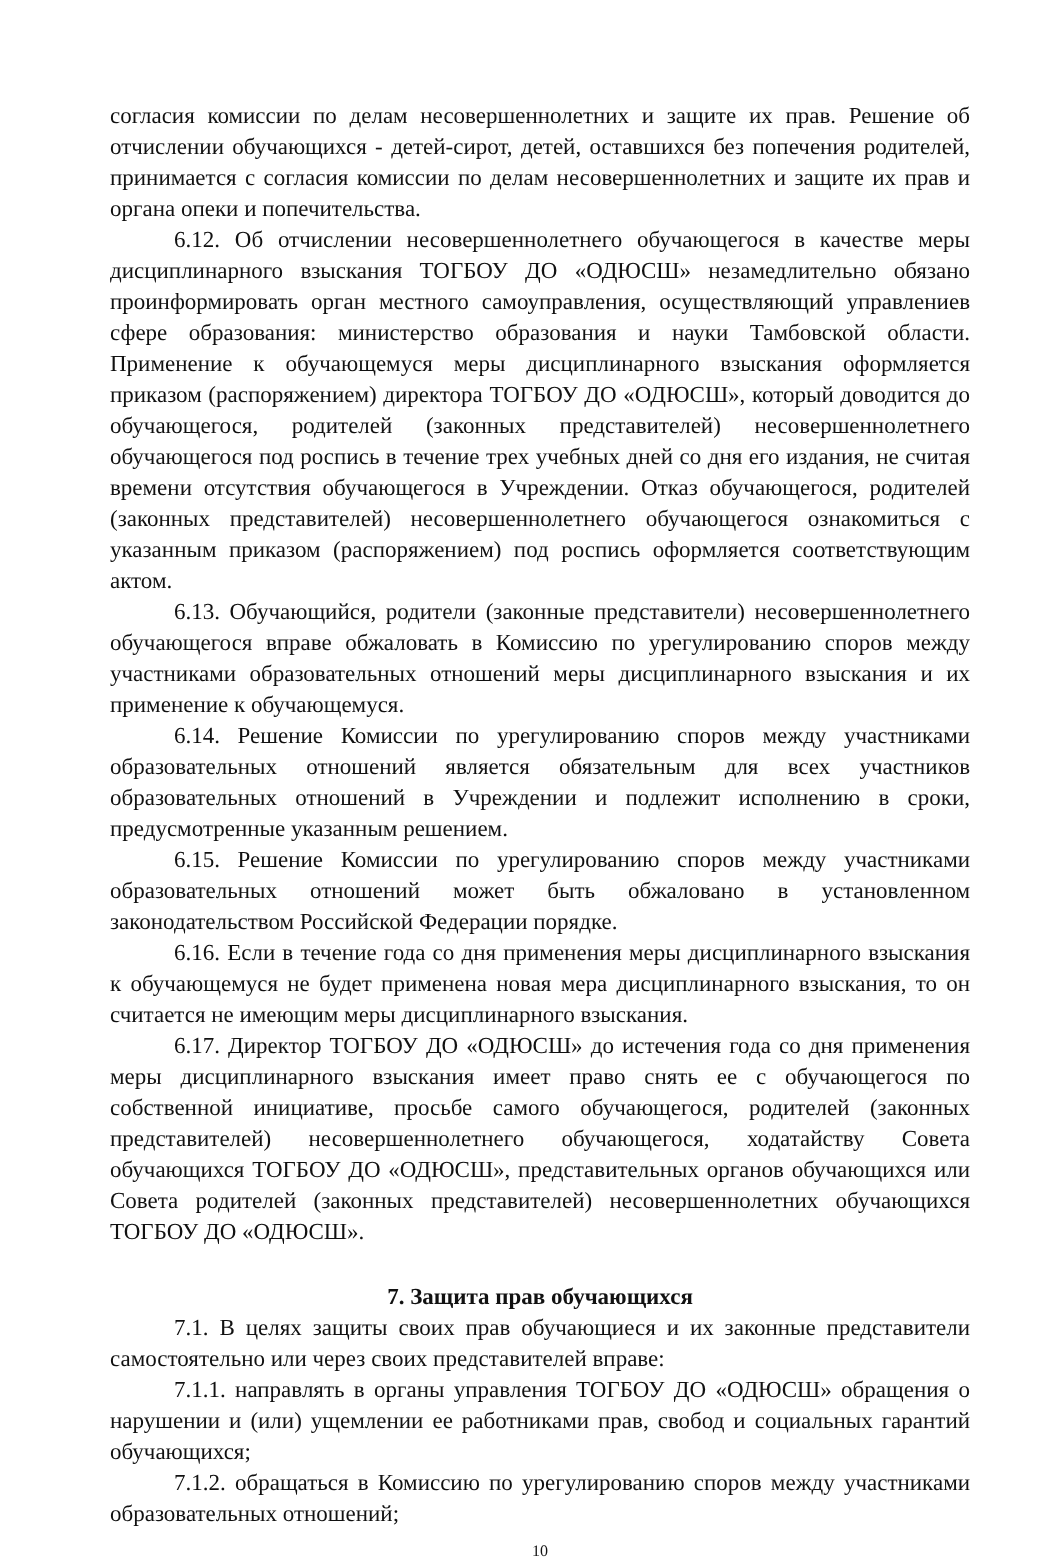согласия комиссии по делам несовершеннолетних и защите их прав. Решение об отчислении обучающихся - детей-сирот, детей, оставшихся без попечения родителей, принимается с согласия комиссии по делам несовершеннолетних и защите их прав и органа опеки и попечительства.
6.12. Об отчислении несовершеннолетнего обучающегося в качестве меры дисциплинарного взыскания ТОГБОУ ДО «ОДЮСШ» незамедлительно обязано проинформировать орган местного самоуправления, осуществляющий управлениев сфере образования: министерство образования и науки Тамбовской области. Применение к обучающемуся меры дисциплинарного взыскания оформляется приказом (распоряжением) директора ТОГБОУ ДО «ОДЮСШ», который доводится до обучающегося, родителей (законных представителей) несовершеннолетнего обучающегося под роспись в течение трех учебных дней со дня его издания, не считая времени отсутствия обучающегося в Учреждении. Отказ обучающегося, родителей (законных представителей) несовершеннолетнего обучающегося ознакомиться с указанным приказом (распоряжением) под роспись оформляется соответствующим актом.
6.13. Обучающийся, родители (законные представители) несовершеннолетнего обучающегося вправе обжаловать в Комиссию по урегулированию споров между участниками образовательных отношений меры дисциплинарного взыскания и их применение к обучающемуся.
6.14. Решение Комиссии по урегулированию споров между участниками образовательных отношений является обязательным для всех участников образовательных отношений в Учреждении и подлежит исполнению в сроки, предусмотренные указанным решением.
6.15. Решение Комиссии по урегулированию споров между участниками образовательных отношений может быть обжаловано в установленном законодательством Российской Федерации порядке.
6.16. Если в течение года со дня применения меры дисциплинарного взыскания к обучающемуся не будет применена новая мера дисциплинарного взыскания, то он считается не имеющим меры дисциплинарного взыскания.
6.17. Директор ТОГБОУ ДО «ОДЮСШ» до истечения года со дня применения меры дисциплинарного взыскания имеет право снять ее с обучающегося по собственной инициативе, просьбе самого обучающегося, родителей (законных представителей) несовершеннолетнего обучающегося, ходатайству Совета обучающихся ТОГБОУ ДО «ОДЮСШ», представительных органов обучающихся или Совета родителей (законных представителей) несовершеннолетних обучающихся ТОГБОУ ДО «ОДЮСШ».
7. Защита прав обучающихся
7.1. В целях защиты своих прав обучающиеся и их законные представители самостоятельно или через своих представителей вправе:
7.1.1. направлять в органы управления ТОГБОУ ДО «ОДЮСШ» обращения о нарушении и (или) ущемлении ее работниками прав, свобод и социальных гарантий обучающихся;
7.1.2. обращаться в Комиссию по урегулированию споров между участниками образовательных отношений;
10